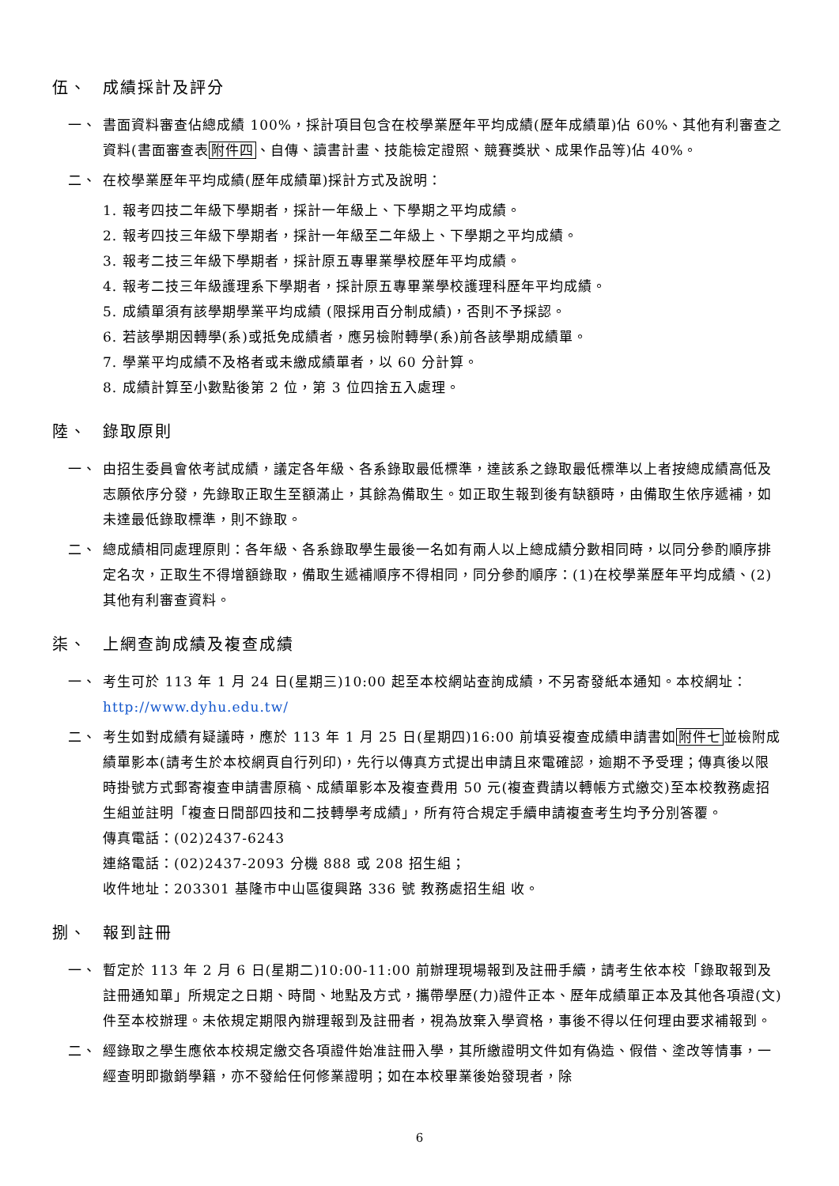伍、 成績採計及評分
一、 書面資料審查佔總成績 100%，採計項目包含在校學業歷年平均成績(歷年成績單)佔 60%、其他有利審查之資料(書面審查表附件四、自傳、讀書計畫、技能檢定證照、競賽獎狀、成果作品等)佔 40%。
二、 在校學業歷年平均成績(歷年成績單)採計方式及說明：
1. 報考四技二年級下學期者，採計一年級上、下學期之平均成績。
2. 報考四技三年級下學期者，採計一年級至二年級上、下學期之平均成績。
3. 報考二技三年級下學期者，採計原五專畢業學校歷年平均成績。
4. 報考二技三年級護理系下學期者，採計原五專畢業學校護理科歷年平均成績。
5. 成績單須有該學期學業平均成績 (限採用百分制成績)，否則不予採認。
6. 若該學期因轉學(系)或抵免成績者，應另檢附轉學(系)前各該學期成績單。
7. 學業平均成績不及格者或未繳成績單者，以 60 分計算。
8. 成績計算至小數點後第 2 位，第 3 位四捨五入處理。
陸、 錄取原則
一、 由招生委員會依考試成績，議定各年級、各系錄取最低標準，達該系之錄取最低標準以上者按總成績高低及志願依序分發，先錄取正取生至額滿止，其餘為備取生。如正取生報到後有缺額時，由備取生依序遞補，如未達最低錄取標準，則不錄取。
二、 總成績相同處理原則：各年級、各系錄取學生最後一名如有兩人以上總成績分數相同時，以同分參酌順序排定名次，正取生不得增額錄取，備取生遞補順序不得相同，同分參酌順序：(1)在校學業歷年平均成績、(2)其他有利審查資料。
柒、 上網查詢成績及複查成績
一、 考生可於 113 年 1 月 24 日(星期三)10:00 起至本校網站查詢成績，不另寄發紙本通知。本校網址：http://www.dyhu.edu.tw/
二、 考生如對成績有疑議時，應於 113 年 1 月 25 日(星期四)16:00 前填妥複查成績申請書如附件七並檢附成績單影本(請考生於本校網頁自行列印)，先行以傳真方式提出申請且來電確認，逾期不予受理；傳真後以限時掛號方式郵寄複查申請書原稿、成績單影本及複查費用 50 元(複查費請以轉帳方式繳交)至本校教務處招生組並註明「複查日間部四技和二技轉學考成績」，所有符合規定手續申請複查考生均予分別答覆。
傳真電話：(02)2437-6243
連絡電話：(02)2437-2093 分機 888 或 208 招生組；
收件地址：203301 基隆市中山區復興路 336 號 教務處招生組 收。
捌、 報到註冊
一、 暫定於 113 年 2 月 6 日(星期二)10:00-11:00 前辦理現場報到及註冊手續，請考生依本校「錄取報到及註冊通知單」所規定之日期、時間、地點及方式，攜帶學歷(力)證件正本、歷年成績單正本及其他各項證(文)件至本校辦理。未依規定期限內辦理報到及註冊者，視為放棄入學資格，事後不得以任何理由要求補報到。
二、 經錄取之學生應依本校規定繳交各項證件始准註冊入學，其所繳證明文件如有偽造、假借、塗改等情事，一經查明即撤銷學籍，亦不發給任何修業證明；如在本校畢業後始發現者，除
6